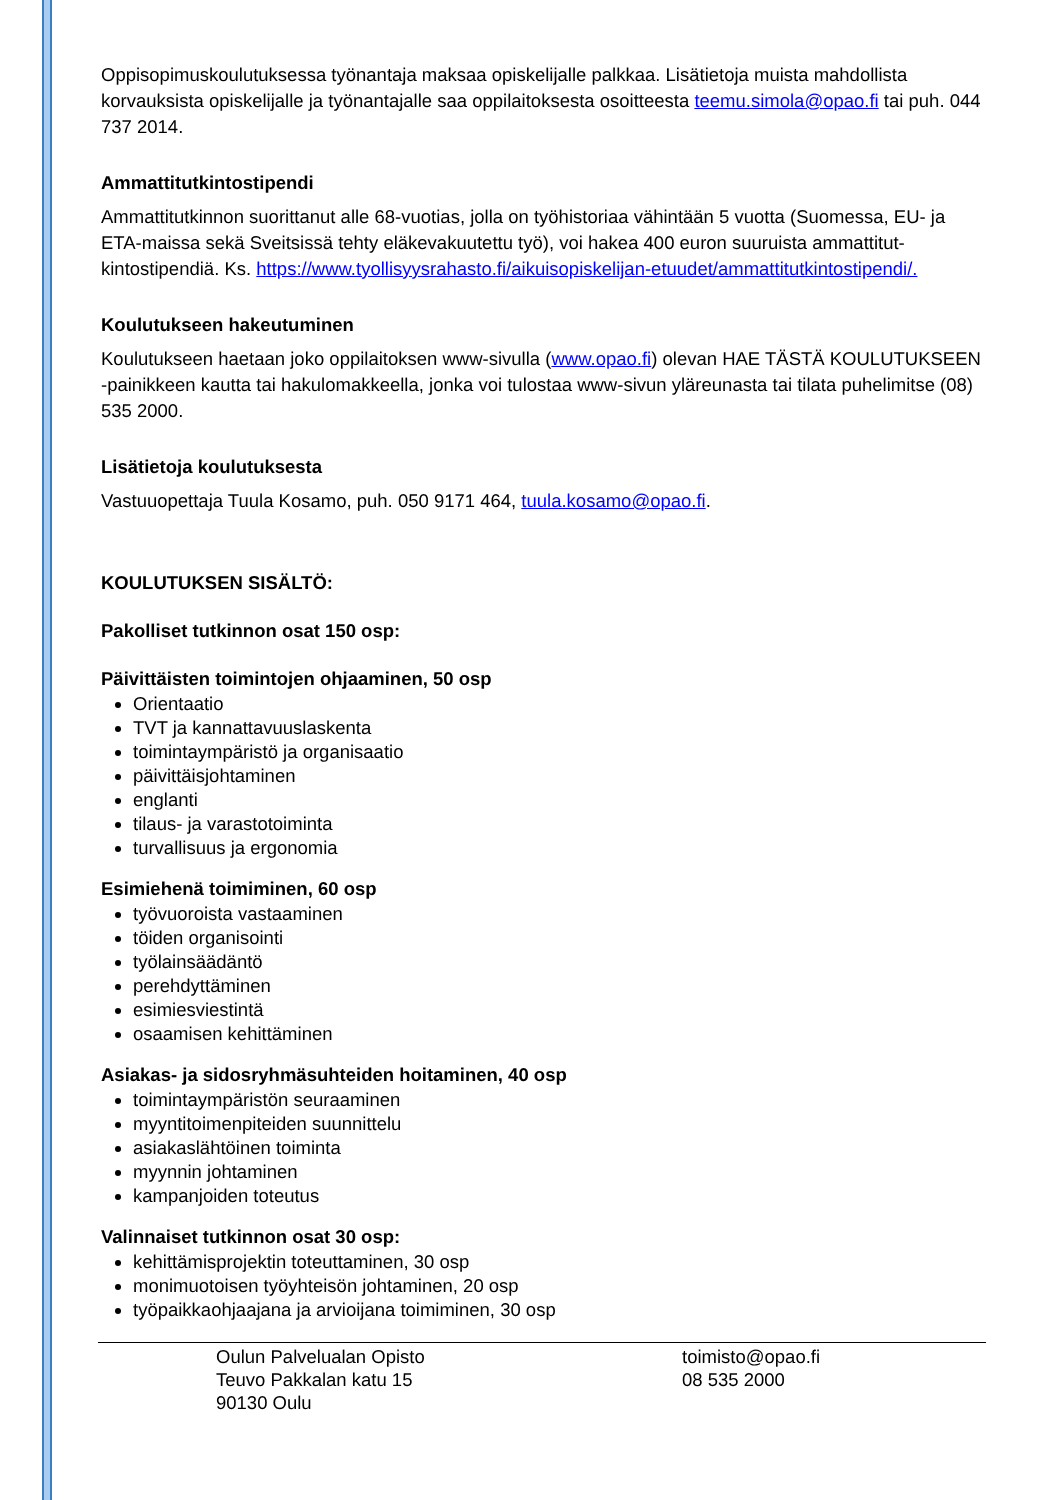Oppisopimuskoulutuksessa työnantaja maksaa opiskelijalle palkkaa. Lisätietoja muista mahdollista korvauksista opiskelijalle ja työnantajalle saa oppilaitoksesta osoitteesta teemu.simola@opao.fi tai puh. 044 737 2014.
Ammattitutkintostipendi
Ammattitutkinnon suorittanut alle 68-vuotias, jolla on työhistoriaa vähintään 5 vuotta (Suomessa, EU- ja ETA-maissa sekä Sveitsissä tehty eläkevakuutettu työ), voi hakea 400 euron suuruista ammattitut­kintostipendiä. Ks. https://www.tyollisyysrahasto.fi/aikuisopiskelijan-etuudet/ammattitutkintostipendi/.
Koulutukseen hakeutuminen
Koulutukseen haetaan joko oppilaitoksen www-sivulla (www.opao.fi) olevan HAE TÄSTÄ KOULU­TUKSEEN -painikkeen kautta tai hakulomakkeella, jonka voi tulostaa www-sivun yläreunasta tai tilata puhelimitse (08) 535 2000.
Lisätietoja koulutuksesta
Vastuuopettaja Tuula Kosamo, puh. 050 9171 464, tuula.kosamo@opao.fi.
KOULUTUKSEN SISÄLTÖ:
Pakolliset tutkinnon osat 150 osp:
Päivittäisten toimintojen ohjaaminen, 50 osp
Orientaatio
TVT ja kannattavuuslaskenta
toimintaympäristö ja organisaatio
päivittäisjohtaminen
englanti
tilaus- ja varastotoiminta
turvallisuus ja ergonomia
Esimiehenä toimiminen, 60 osp
työvuoroista vastaaminen
töiden organisointi
työlainsäädäntö
perehdyttäminen
esimiesviestintä
osaamisen kehittäminen
Asiakas- ja sidosryhmäsuhteiden hoitaminen, 40 osp
toimintaympäristön seuraaminen
myyntitoimenpiteiden suunnittelu
asiakaslähtöinen toiminta
myynnin johtaminen
kampanjoiden toteutus
Valinnaiset tutkinnon osat 30 osp:
kehittämisprojektin toteuttaminen, 30 osp
monimuotoisen työyhteisön johtaminen, 20 osp
työpaikkaohjaajana ja arvioijana toimiminen, 30 osp
Oulun Palvelualan Opisto
Teuvo Pakkalan katu 15
90130 Oulu
toimisto@opao.fi
08 535 2000